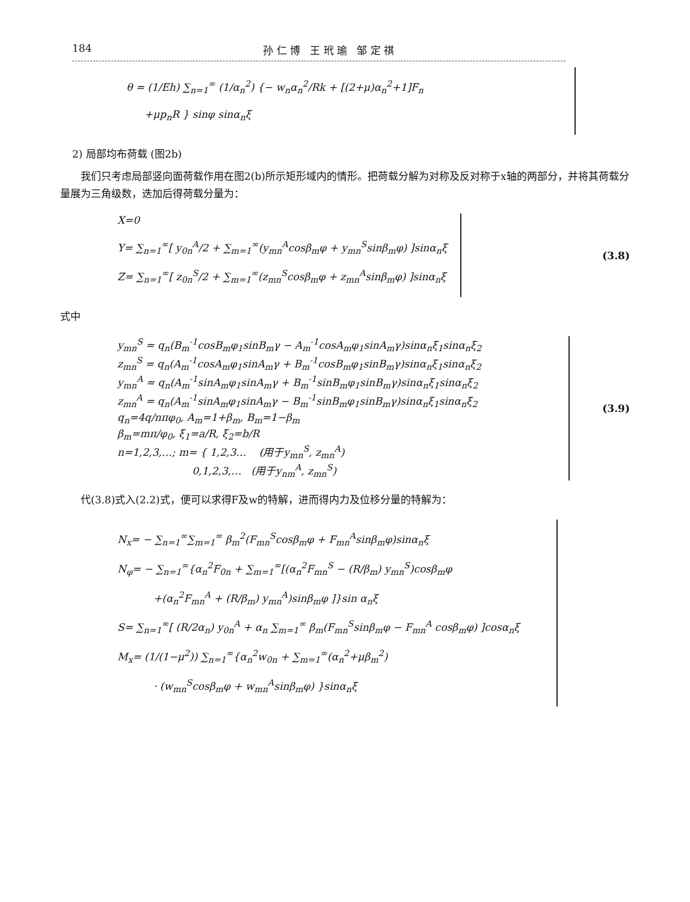184 孙 仁 博 王 玳 瑜 邹 定 祺
θ = (1/Eh) ∑<sub>n=1</sub><sup>∞</sup> (1/α<sub>n</sub><sup>2</sup>) {− w<sub>n</sub>α<sub>n</sub><sup>2</sup>/Rk + [(2+μ)α<sub>n</sub><sup>2</sup>+1]F<sub>n</sub>
+μp<sub>n</sub>R } sinφ sinα<sub>n</sub>ξ
2) 局部均布荷载 (图2b)
我们只考虑局部竖向面荷载作用在图2(b)所示矩形域内的情形。把荷载分解为对称及反对称于x轴的两部分，并将其荷载分量展为三角级数，迭加后得荷载分量为：
X=0
Y= ∑<sub>n=1</sub><sup>∞</sup>[ y<sub>0n</sub><sup>A</sup>/2 + ∑<sub>m=1</sub><sup>∞</sup>(y<sub>mn</sub><sup>A</sup>cosβ<sub>m</sub>φ + y<sub>mn</sub><sup>S</sup>sinβ<sub>m</sub>φ) ]sinα<sub>n</sub>ξ
Z= ∑<sub>n=1</sub><sup>∞</sup>[ z<sub>0n</sub><sup>S</sup>/2 + ∑<sub>m=1</sub><sup>∞</sup>(z<sub>mn</sub><sup>S</sup>cosβ<sub>m</sub>φ + z<sub>mn</sub><sup>A</sup>sinβ<sub>m</sub>φ) ]sinα<sub>n</sub>ξ
(3.8)
式中
y<sub>mn</sub><sup>S</sup> = q<sub>n</sub>(B<sub>m</sub><sup>-1</sup>cosB<sub>m</sub>φ<sub>1</sub>sinB<sub>m</sub>γ − A<sub>m</sub><sup>-1</sup>cosA<sub>m</sub>φ<sub>1</sub>sinA<sub>m</sub>γ)sinα<sub>n</sub>ξ<sub>1</sub>sinα<sub>n</sub>ξ<sub>2</sub>
z<sub>mn</sub><sup>S</sup> = q<sub>n</sub>(A<sub>m</sub><sup>-1</sup>cosA<sub>m</sub>φ<sub>1</sub>sinA<sub>m</sub>γ + B<sub>m</sub><sup>-1</sup>cosB<sub>m</sub>φ<sub>1</sub>sinB<sub>m</sub>γ)sinα<sub>n</sub>ξ<sub>1</sub>sinα<sub>n</sub>ξ<sub>2</sub>
y<sub>mn</sub><sup>A</sup> = q<sub>n</sub>(A<sub>m</sub><sup>-1</sup>sinA<sub>m</sub>φ<sub>1</sub>sinA<sub>m</sub>γ + B<sub>m</sub><sup>-1</sup>sinB<sub>m</sub>φ<sub>1</sub>sinB<sub>m</sub>γ)sinα<sub>n</sub>ξ<sub>1</sub>sinα<sub>n</sub>ξ<sub>2</sub>
z<sub>mn</sub><sup>A</sup> = q<sub>n</sub>(A<sub>m</sub><sup>-1</sup>sinA<sub>m</sub>φ<sub>1</sub>sinA<sub>m</sub>γ − B<sub>m</sub><sup>-1</sup>sinB<sub>m</sub>φ<sub>1</sub>sinB<sub>m</sub>γ)sinα<sub>n</sub>ξ<sub>1</sub>sinα<sub>n</sub>ξ<sub>2</sub>
q<sub>n</sub>=4q/nπφ<sub>0</sub>, A<sub>m</sub>=1+β<sub>m</sub>, B<sub>m</sub>=1−β<sub>m</sub>
β<sub>m</sub>=mπ/φ<sub>0</sub>, ξ<sub>1</sub>=a/R, ξ<sub>2</sub>=b/R
n=1,2,3,…; m= { 1,2,3… (用于y<sub>mn</sub><sup>S</sup>, z<sub>mn</sub><sup>A</sup>)
0,1,2,3,… (用于y<sub>nm</sub><sup>A</sup>, z<sub>mn</sub><sup>S</sup>)
(3.9)
代(3.8)式入(2.2)式，便可以求得F及w的特解，进而得内力及位移分量的特解为：
N<sub>x</sub>= − ∑<sub>n=1</sub><sup>∞</sup>∑<sub>m=1</sub><sup>∞</sup> β<sub>m</sub><sup>2</sup>(F<sub>mn</sub><sup>S</sup>cosβ<sub>m</sub>φ + F<sub>mn</sub><sup>A</sup>sinβ<sub>m</sub>φ)sinα<sub>n</sub>ξ
N<sub>φ</sub>= − ∑<sub>n=1</sub><sup>∞</sup>{α<sub>n</sub><sup>2</sup>F<sub>0n</sub> + ∑<sub>m=1</sub><sup>∞</sup>[(α<sub>n</sub><sup>2</sup>F<sub>mn</sub><sup>S</sup> − (R/β<sub>m</sub>) y<sub>mn</sub><sup>S</sup>)cosβ<sub>m</sub>φ
+(α<sub>n</sub><sup>2</sup>F<sub>mn</sub><sup>A</sup> + (R/β<sub>m</sub>) y<sub>mn</sub><sup>A</sup>)sinβ<sub>m</sub>φ ]}sin α<sub>n</sub>ξ
S= ∑<sub>n=1</sub><sup>∞</sup>[ (R/2α<sub>n</sub>) y<sub>0n</sub><sup>A</sup> + α<sub>n</sub> ∑<sub>m=1</sub><sup>∞</sup> β<sub>m</sub>(F<sub>mn</sub><sup>S</sup>sinβ<sub>m</sub>φ − F<sub>mn</sub><sup>A</sup> cosβ<sub>m</sub>φ) ]cosα<sub>n</sub>ξ
M<sub>x</sub>= (1/(1−μ<sup>2</sup>)) ∑<sub>n=1</sub><sup>∞</sup>{α<sub>n</sub><sup>2</sup>w<sub>0n</sub> + ∑<sub>m=1</sub><sup>∞</sup>(α<sub>n</sub><sup>2</sup>+μβ<sub>m</sub><sup>2</sup>)
· (w<sub>mn</sub><sup>S</sup>cosβ<sub>m</sub>φ + w<sub>mn</sub><sup>A</sup>sinβ<sub>m</sub>φ) }sinα<sub>n</sub>ξ